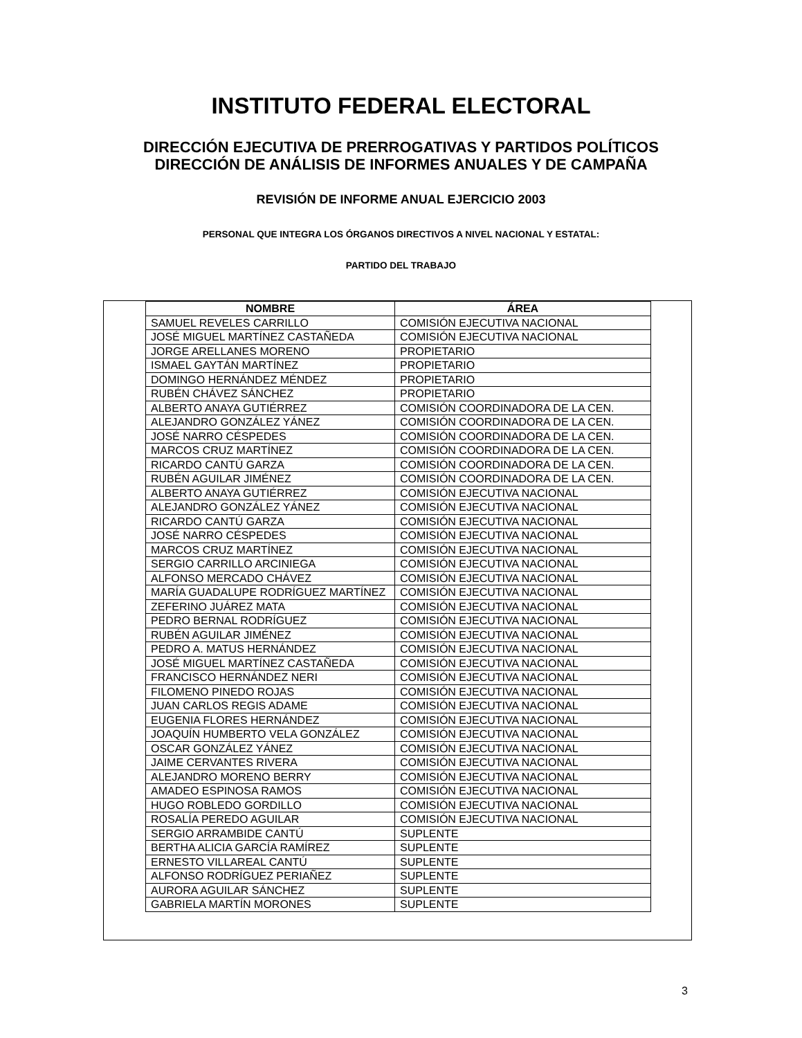INSTITUTO FEDERAL ELECTORAL
DIRECCIÓN EJECUTIVA DE PRERROGATIVAS Y PARTIDOS POLÍTICOS
DIRECCIÓN DE ANÁLISIS DE INFORMES ANUALES Y DE CAMPAÑA
REVISIÓN DE INFORME ANUAL EJERCICIO 2003
PERSONAL QUE INTEGRA LOS ÓRGANOS DIRECTIVOS A NIVEL NACIONAL Y ESTATAL:
PARTIDO DEL TRABAJO
| NOMBRE | ÁREA |
| --- | --- |
| SAMUEL REVELES CARRILLO | COMISIÓN EJECUTIVA NACIONAL |
| JOSÉ MIGUEL MARTÍNEZ CASTAÑEDA | COMISIÓN EJECUTIVA NACIONAL |
| JORGE ARELLANES MORENO | PROPIETARIO |
| ISMAEL GAYTÁN MARTÍNEZ | PROPIETARIO |
| DOMINGO HERNÁNDEZ MÉNDEZ | PROPIETARIO |
| RUBÉN CHÁVEZ SÁNCHEZ | PROPIETARIO |
| ALBERTO ANAYA GUTIÉRREZ | COMISIÓN COORDINADORA DE LA CEN. |
| ALEJANDRO GONZÁLEZ YÁNEZ | COMISIÓN COORDINADORA DE LA CEN. |
| JOSÉ NARRO CÉSPEDES | COMISIÓN COORDINADORA DE LA CEN. |
| MARCOS CRUZ MARTÍNEZ | COMISIÓN COORDINADORA DE LA CEN. |
| RICARDO CANTÚ GARZA | COMISIÓN COORDINADORA DE LA CEN. |
| RUBÉN AGUILAR JIMÉNEZ | COMISIÓN COORDINADORA DE LA CEN. |
| ALBERTO ANAYA GUTIÉRREZ | COMISIÓN EJECUTIVA NACIONAL |
| ALEJANDRO GONZÁLEZ YÁNEZ | COMISIÓN EJECUTIVA NACIONAL |
| RICARDO CANTÚ GARZA | COMISIÓN EJECUTIVA NACIONAL |
| JOSÉ NARRO CÉSPEDES | COMISIÓN EJECUTIVA NACIONAL |
| MARCOS CRUZ MARTÍNEZ | COMISIÓN EJECUTIVA NACIONAL |
| SERGIO CARRILLO ARCINIEGA | COMISIÓN EJECUTIVA NACIONAL |
| ALFONSO MERCADO CHÁVEZ | COMISIÓN EJECUTIVA NACIONAL |
| MARÍA GUADALUPE RODRÍGUEZ MARTÍNEZ | COMISIÓN EJECUTIVA NACIONAL |
| ZEFERINO JUÁREZ MATA | COMISIÓN EJECUTIVA NACIONAL |
| PEDRO BERNAL RODRÍGUEZ | COMISIÓN EJECUTIVA NACIONAL |
| RUBÉN AGUILAR JIMÉNEZ | COMISIÓN EJECUTIVA NACIONAL |
| PEDRO A. MATUS HERNÁNDEZ | COMISIÓN EJECUTIVA NACIONAL |
| JOSÉ MIGUEL MARTÍNEZ CASTAÑEDA | COMISIÓN EJECUTIVA NACIONAL |
| FRANCISCO HERNÁNDEZ NERI | COMISIÓN EJECUTIVA NACIONAL |
| FILOMENO PINEDO ROJAS | COMISIÓN EJECUTIVA NACIONAL |
| JUAN CARLOS REGIS ADAME | COMISIÓN EJECUTIVA NACIONAL |
| EUGENIA FLORES HERNÁNDEZ | COMISIÓN EJECUTIVA NACIONAL |
| JOAQUÍN HUMBERTO VELA GONZÁLEZ | COMISIÓN EJECUTIVA NACIONAL |
| OSCAR GONZÁLEZ YÁNEZ | COMISIÓN EJECUTIVA NACIONAL |
| JAIME CERVANTES RIVERA | COMISIÓN EJECUTIVA NACIONAL |
| ALEJANDRO MORENO BERRY | COMISIÓN EJECUTIVA NACIONAL |
| AMADEO ESPINOSA RAMOS | COMISIÓN EJECUTIVA NACIONAL |
| HUGO ROBLEDO GORDILLO | COMISIÓN EJECUTIVA NACIONAL |
| ROSALÍA PEREDO AGUILAR | COMISIÓN EJECUTIVA NACIONAL |
| SERGIO ARRAMBIDE CANTÚ | SUPLENTE |
| BERTHA ALICIA GARCÍA RAMÍREZ | SUPLENTE |
| ERNESTO VILLAREAL CANTÚ | SUPLENTE |
| ALFONSO RODRÍGUEZ PERIAÑEZ | SUPLENTE |
| AURORA AGUILAR SÁNCHEZ | SUPLENTE |
| GABRIELA MARTÍN MORONES | SUPLENTE |
3